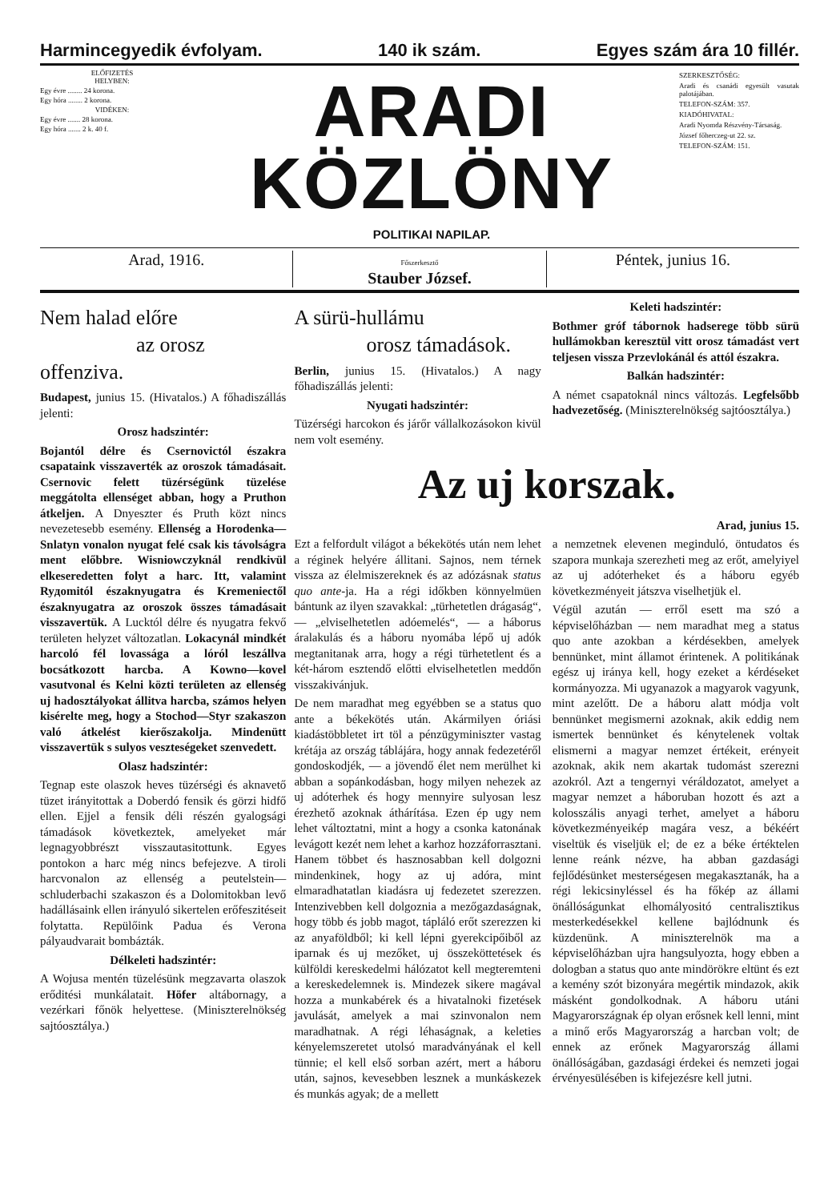Harmincegyedik évfolyam. 140 ik szám. Egyes szám ára 10 fillér.
ELŐFIZETÉS
HELYBEN:
Egy évre ........ 24 korona.
Egy hóra ........ 2 korona.
VIDÉKEN:
Egy évre ....... 28 korona.
Egy hóra ....... 2 k. 40 f.
ARADI KÖZLÖNY
POLITIKAI NAPILAP.
SZERKESZTŐSÉG:
Aradi és csanádi egyesült vasutak palotájában.
TELEFON-SZÁM: 357.
KIADÓHIVATAL:
Aradi Nyomda Részvény-Társaság.
József főherczeg-ut 22. sz.
TELEFON-SZÁM: 151.
Arad, 1916.
Főszerkesztő
Stauber József.
Péntek, junius 16.
Nem halad előre
az orosz offenziva.
Budapest, junius 15. (Hivatalos.) A főhadiszállás jelenti:
Orosz hadszintér:
Bojantól délre és Csernovictól északra csapataink visszaverték az oroszok támadásait. Csernovic felett tüzérségünk tüzelése meggátolta ellenséget abban, hogy a Pruthon átkeljen. A Dnyeszter és Pruth közt nincs nevezetesebb esemény. Ellenség a Horodenka—Snlatyn vonalon nyugat felé csak kis távolságra ment előbbre. Wisniowczyknál rendkivül elkeseredetten folyt a harc. Itt, valamint Ryдomitól északnyugatra és Kremeniectől északnyugatra az oroszok összes támadásait visszavertük. A Lucktól délre és nyugatra fekvő területen helyzet változatlan. Lokacynál mindkét harcoló fél lovassága a lóról leszállva bocsátkozott harcba. A Kowno—kovel vasutvonal és Kelni közti területen az ellenség uj hadosztályokat állitva harcba, számos helyen kisérelte meg, hogy a Stochod—Styr szakaszon való átkelést kierőszakolja. Mindenütt visszavertük s sulyos veszteségeket szenvedett.
Olasz hadszintér:
Tegnap este olaszok heves tüzérségi és aknavető tüzet irányitottak a Doberdó fensik és görzi hidfő ellen. Ejjel a fensik déli részén gyalogsági támadások következtek, amelyeket már legnagyobbrészt visszautasitottunk. Egyes pontokon a harc még nincs befejezve. A tiroli harcvonalon az ellenség a peutelstein—schluderbachi szakaszon és a Dolomitokban levő hadállásaink ellen irányuló sikertelen erőfeszitéseit folytatta. Repülőink Padua és Verona pályaudvarait bombázták.
Délkeleti hadszintér:
A Wojusa mentén tüzelésünk megzavarta olaszok erőditési munkálatait. Höfer altábornagy, a vezérkari főnök helyettese. (Miniszterelnökség sajtóosztálya.)
A sürü-hullámu
orosz támadások.
Berlin, junius 15. (Hivatalos.) A nagy főhadiszállás jelenti:
Nyugati hadszintér:
Tüzérségi harcokon és járőr vállalkozásokon kivül nem volt esemény.
Keleti hadszintér:
Bothmer gróf tábornok hadserege több sürü hullámokban keresztül vitt orosz támadást vert teljesen vissza Przevlokánál és attól északra.
Balkán hadszintér:
A német csapatoknál nincs változás. Legfelsőbb hadvezetőség. (Miniszterelnökség sajtóosztálya.)
Az uj korszak.
Arad, junius 15.
Ezt a felfordult világot a békekötés után nem lehet a réginek helyére állitani. Sajnos, nem térnek vissza az élelmiszereknek és az adózásnak status quo ante-ja. Ha a régi időkben könnyelmüen bántunk az ilyen szavakkal: „türhetetlen drágaság“, — „elviselhetetlen adóemelés“, — a háborus áralakulás és a háboru nyomába lépő uj adók megtanitanak arra, hogy a régi türhetetlent és a két-három esztendő előtti elviselhetetlen meddőn visszakivánjuk.
De nem maradhat meg egyébben se a status quo ante a békekötés után. Akármilyen óriási kiadástöbbletet irt töl a pénzügyminiszter vastag krétája az ország táblájára, hogy annak fedezetéről gondoskodjék, — a jövendő élet nem merülhet ki abban a sopánkodásban, hogy milyen nehezek az uj adóterhek és hogy mennyire sulyosan lesz érezhető azoknak áthárítása. Ezen ép ugy nem lehet változtatni, mint a hogy a csonka katonának levágott kezét nem lehet a karhoz hozzáforrasztani. Hanem többet és hasznosabban kell dolgozni mindenkinek, hogy az uj adóra, mint elmaradhatatlan kiadásra uj fedezetet szerezzen. Intenzivebben kell dolgoznia a mezőgazdaságnak, hogy több és jobb magot, tápláló erőt szerezzen ki az anyaföldből; ki kell lépni gyerekcipőiből az iparnak és uj mezőket, uj összeköttetések és külföldi kereskedelmi hálózatot kell megteremteni a kereskedelemnek is. Mindezek sikere magával hozza a munkabérek és a hivatalnoki fizetések javulását, amelyek a mai szinvonalon nem maradhatnak. A régi léhaságnak, a keleties kényelemszeretet utolsó maradványának el kell tünnie; el kell első sorban azért, mert a háboru után, sajnos, kevesebben lesznek a munkáskezek és munkás agyak; de a mellett
a nemzetnek elevenen meginduló, öntudatos és szapora munkaja szerezheti meg az erőt, amelyiyel az uj adóterheket és a háboru egyéb következményeit játszva viselhetjük el.
Végül azután — erről esett ma szó a képviselőházban — nem maradhat meg a status quo ante azokban a kérdésekben, amelyek bennünket, mint államot érintenek. A politikának egész uj iránya kell, hogy ezeket a kérdéseket kormányozza. Mi ugyanazok a magyarok vagyunk, mint azelőtt. De a háboru alatt módja volt bennünket megismerni azoknak, akik eddig nem ismertek bennünket és kénytelenek voltak elismerni a magyar nemzet értékeit, erényeit azoknak, akik nem akartak tudomást szerezni azokról. Azt a tengernyi véráldozatot, amelyet a magyar nemzet a háboruban hozott és azt a kolosszális anyagi terhet, amelyet a háboru következményeikép magára vesz, a békéért viseltük és viseljük el; de ez a béke értéktelen lenne reánk nézve, ha abban gazdasági fejlődésünket mesterségesen megakasztanák, ha a régi lekicsinyléssel és ha főkép az állami önállóságunkat elhomályositó centralisztikus mesterkedésekkel kellene bajlódnunk és küzdenünk. A miniszterelnök ma a képviselőházban ujra hangsulyozta, hogy ebben a dologban a status quo ante mindörökre eltünt és ezt a kemény szót bizonyára megértik mindazok, akik másként gondolkodnak. A háboru utáni Magyarországnak ép olyan erősnek kell lenni, mint a minő erős Magyarország a harcban volt; de ennek az erőnek Magyarország állami önállóságában, gazdasági érdekei és nemzeti jogai érvényesülésében is kifejezésre kell jutni.